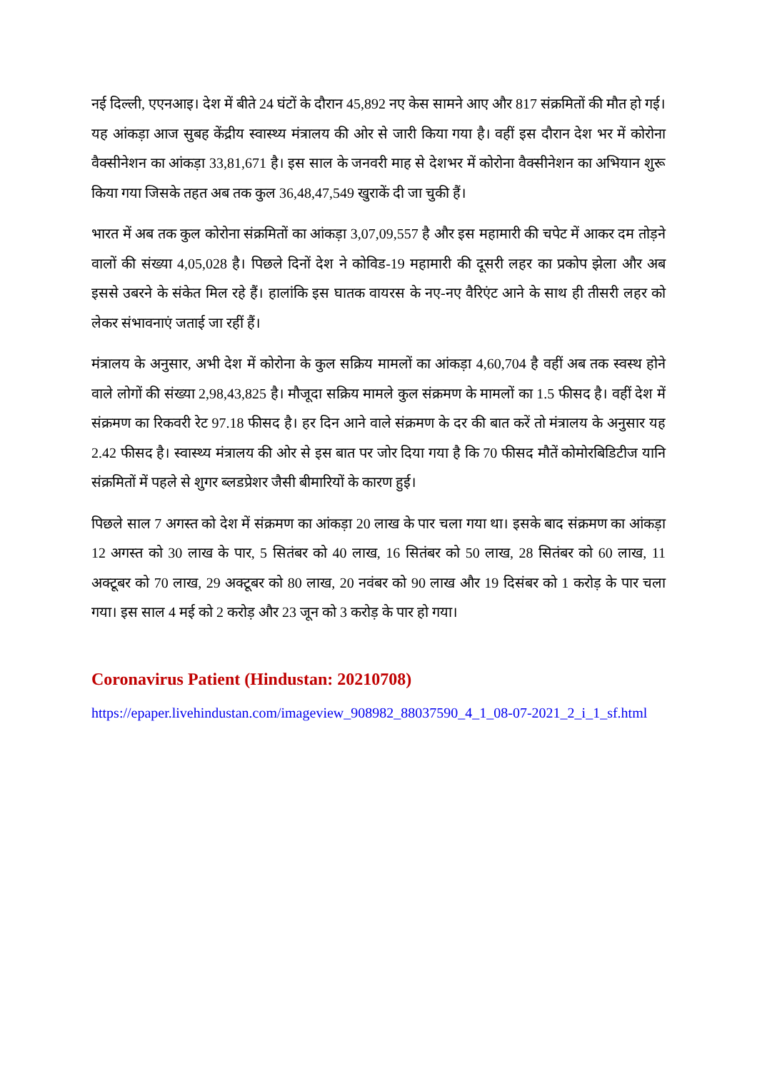नई दिल्ली, एएनआइ। देश में बीते 24 घंटों के दौरान 45,892 नए केस सामने आए और 817 संक्रमितों की मौत हो गई। यह आंकड़ा आज सुबह केंद्रीय स्वास्थ्य मंत्रालय की ओर से जारी किया गया है। वहीं इस दौरान देश भर में कोरोना वैक्सीनेशन का आंकड़ा 33,81,671 है। इस साल के जनवरी माह से देशभर में कोरोना वैक्सीनेशन का अभियान शुरू किया गया जिसके तहत अब तक कुल 36,48,47,549 खुराकें दी जा चुकी हैं।
भारत में अब तक कुल कोरोना संक्रमितों का आंकड़ा 3,07,09,557 है और इस महामारी की चपेट में आकर दम तोड़ने वालों की संख्या 4,05,028 है। पिछले दिनों देश ने कोविड-19 महामारी की दूसरी लहर का प्रकोप झेला और अब इससे उबरने के संकेत मिल रहे हैं। हालांकि इस घातक वायरस के नए-नए वैरिएंट आने के साथ ही तीसरी लहर को लेकर संभावनाएं जताई जा रहीं हैं।
मंत्रालय के अनुसार, अभी देश में कोरोना के कुल सक्रिय मामलों का आंकड़ा 4,60,704 है वहीं अब तक स्वस्थ होने वाले लोगों की संख्या 2,98,43,825 है। मौजूदा सक्रिय मामले कुल संक्रमण के मामलों का 1.5 फीसद है। वहीं देश में संक्रमण का रिकवरी रेट 97.18 फीसद है। हर दिन आने वाले संक्रमण के दर की बात करें तो मंत्रालय के अनुसार यह 2.42 फीसद है। स्वास्थ्य मंत्रालय की ओर से इस बात पर जोर दिया गया है कि 70 फीसद मौतें कोमोरबिडिटीज यानि संक्रमितों में पहले से शुगर ब्लडप्रेशर जैसी बीमारियों के कारण हुई।
पिछले साल 7 अगस्त को देश में संक्रमण का आंकड़ा 20 लाख के पार चला गया था। इसके बाद संक्रमण का आंकड़ा 12 अगस्त को 30 लाख के पार, 5 सितंबर को 40 लाख, 16 सितंबर को 50 लाख, 28 सितंबर को 60 लाख, 11 अक्टूबर को 70 लाख, 29 अक्टूबर को 80 लाख, 20 नवंबर को 90 लाख और 19 दिसंबर को 1 करोड़ के पार चला गया। इस साल 4 मई को 2 करोड़ और 23 जून को 3 करोड़ के पार हो गया।
Coronavirus Patient (Hindustan: 20210708)
https://epaper.livehindustan.com/imageview_908982_88037590_4_1_08-07-2021_2_i_1_sf.html